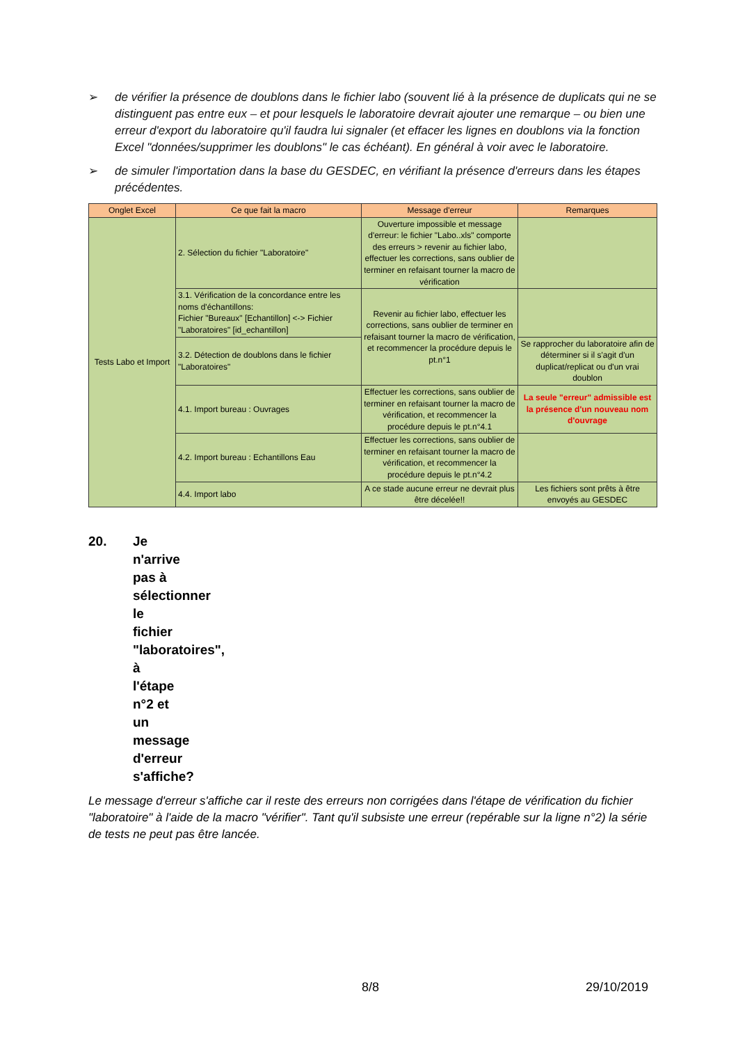➢ de vérifier la présence de doublons dans le fichier labo (souvent lié à la présence de duplicats qui ne se distinguent pas entre eux – et pour lesquels le laboratoire devrait ajouter une remarque – ou bien une erreur d'export du laboratoire qu'il faudra lui signaler (et effacer les lignes en doublons via la fonction Excel "données/supprimer les doublons" le cas échéant). En général à voir avec le laboratoire.
➢ de simuler l'importation dans la base du GESDEC, en vérifiant la présence d'erreurs dans les étapes précédentes.
| Onglet Excel | Ce que fait la macro | Message d'erreur | Remarques |
| --- | --- | --- | --- |
| Tests Labo et Import | 2. Sélection du fichier "Laboratoire" | Ouverture impossible et message d'erreur: le fichier "Labo..xls" comporte des erreurs > revenir au fichier labo, effectuer les corrections, sans oublier de terminer en refaisant tourner la macro de vérification | |
| | 3.1. Vérification de la concordance entre les noms d'échantillons: Fichier "Bureaux" [Echantillon] <-> Fichier "Laboratoires" [id_echantillon] | Revenir au fichier labo, effectuer les corrections, sans oublier de terminer en refaisant tourner la macro de vérification, et recommencer la procédure depuis le pt.n°1 | |
| | 3.2. Détection de doublons dans le fichier "Laboratoires" | | Se rapprocher du laboratoire afin de déterminer si il s'agit d'un duplicat/replicat ou d'un vrai doublon |
| | 4.1. Import bureau : Ouvrages | Effectuer les corrections, sans oublier de terminer en refaisant tourner la macro de vérification, et recommencer la procédure depuis le pt.n°4.1 | La seule "erreur" admissible est la présence d'un nouveau nom d'ouvrage |
| | 4.2. Import bureau : Echantillons Eau | Effectuer les corrections, sans oublier de terminer en refaisant tourner la macro de vérification, et recommencer la procédure depuis le pt.n°4.2 | |
| | 4.4. Import labo | A ce stade aucune erreur ne devrait plus être décelée!! | Les fichiers sont prêts à être envoyés au GESDEC |
20. Je n'arrive pas à sélectionner le fichier "laboratoires", à l'étape n°2 et un message d'erreur s'affiche?
Le message d'erreur s'affiche car il reste des erreurs non corrigées dans l'étape de vérification du fichier "laboratoire" à l'aide de la macro "vérifier". Tant qu'il subsiste une erreur (repérable sur la ligne n°2) la série de tests ne peut pas être lancée.
8/8 29/10/2019